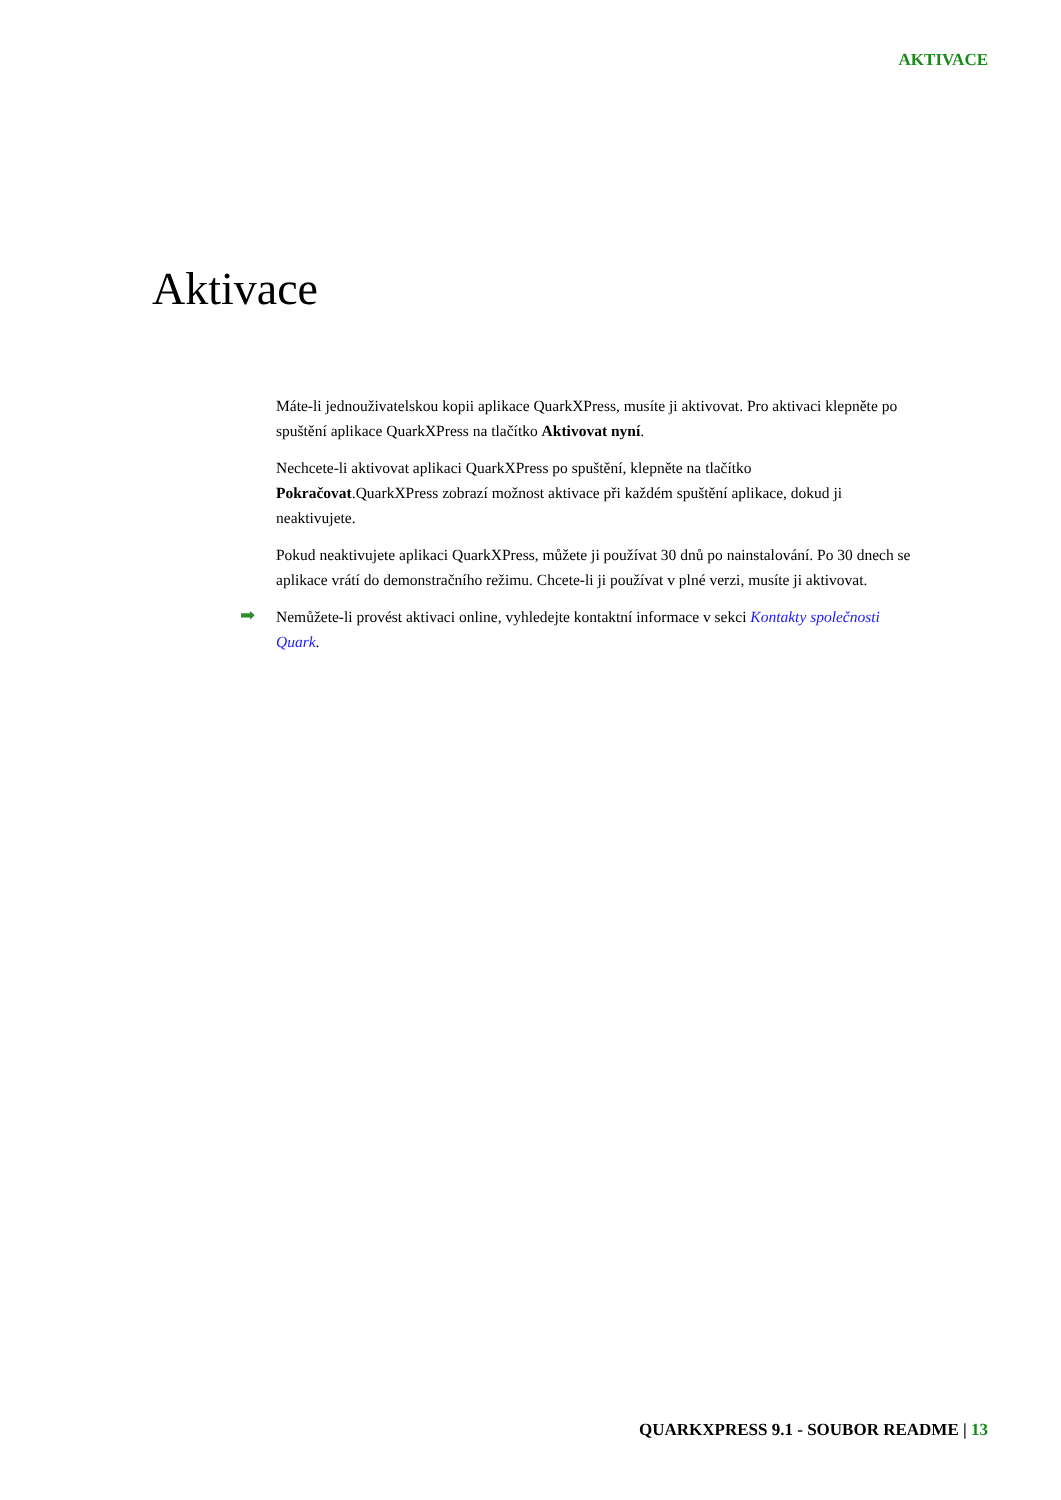AKTIVACE
Aktivace
Máte-li jednouživatelskou kopii aplikace QuarkXPress, musíte ji aktivovat. Pro aktivaci klepněte po spuštění aplikace QuarkXPress na tlačítko Aktivovat nyní.
Nechcete-li aktivovat aplikaci QuarkXPress po spuštění, klepněte na tlačítko Pokračovat.QuarkXPress zobrazí možnost aktivace při každém spuštění aplikace, dokud ji neaktivujete.
Pokud neaktivujete aplikaci QuarkXPress, můžete ji používat 30 dnů po nainstalování. Po 30 dnech se aplikace vrátí do demonstračního režimu. Chcete-li ji používat v plné verzi, musíte ji aktivovat.
➡
Nemůžete-li provést aktivaci online, vyhledejte kontaktní informace v sekci Kontakty společnosti Quark.
QUARKXPRESS 9.1 - SOUBOR README | 13